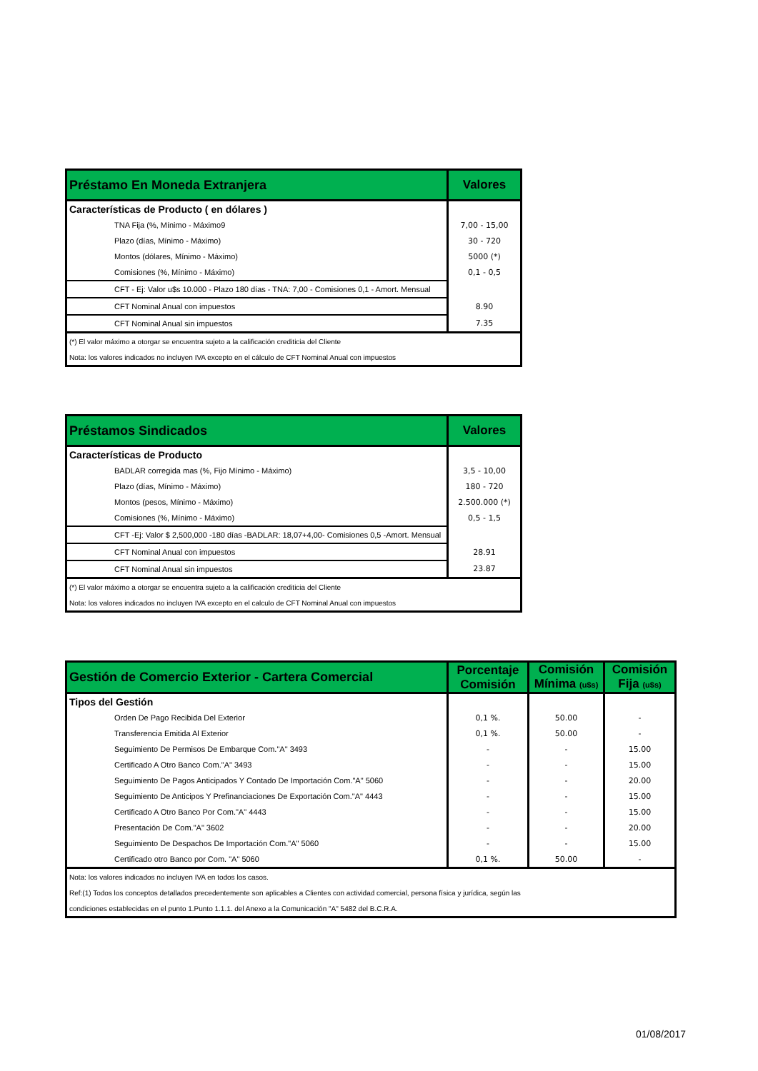| Préstamo En Moneda Extranjera | Valores |
| --- | --- |
| Características de Producto ( en dólares ) | |
| TNA Fija (%, Mínimo - Máximo9 | 7,00 - 15,00 |
| Plazo (días, Mínimo - Máximo) | 30 - 720 |
| Montos (dólares, Mínimo - Máximo) | 5000 (*) |
| Comisiones (%, Mínimo - Máximo) | 0,1 - 0,5 |
| CFT - Ej: Valor u$s 10.000 - Plazo 180 días - TNA: 7,00 - Comisiones 0,1 - Amort. Mensual | |
| CFT Nominal Anual con impuestos | 8.90 |
| CFT Nominal Anual sin impuestos | 7.35 |
| (*) El valor máximo a otorgar se encuentra sujeto a la calificación crediticia del Cliente | |
| Nota: los valores indicados no incluyen IVA excepto en el cálculo de CFT Nominal Anual con impuestos | |
| Préstamos Sindicados | Valores |
| --- | --- |
| Características de Producto | |
| BADLAR corregida mas (%, Fijo Mínimo - Máximo) | 3,5 - 10,00 |
| Plazo (días, Mínimo - Máximo) | 180 - 720 |
| Montos (pesos, Mínimo - Máximo) | 2.500.000 (*) |
| Comisiones (%, Mínimo - Máximo) | 0,5 - 1,5 |
| CFT -Ej: Valor $ 2,500,000 -180 días -BADLAR: 18,07+4,00- Comisiones 0,5 -Amort. Mensual | |
| CFT Nominal Anual con impuestos | 28.91 |
| CFT Nominal Anual sin impuestos | 23.87 |
| (*) El valor máximo a otorgar se encuentra sujeto a la calificación crediticia del Cliente | |
| Nota: los valores indicados no incluyen IVA excepto en el calculo de CFT Nominal Anual con impuestos | |
| Gestión de Comercio Exterior - Cartera Comercial | Porcentaje Comisión | Comisión Mínima (u$s) | Comisión Fija (u$s) |
| --- | --- | --- | --- |
| Tipos del Gestión | | | |
| Orden De Pago Recibida Del Exterior | 0,1 %. | 50.00 | - |
| Transferencia Emitida Al Exterior | 0,1 %. | 50.00 | - |
| Seguimiento De Permisos De Embarque Com."A" 3493 | - | - | 15.00 |
| Certificado A Otro Banco Com."A" 3493 | - | - | 15.00 |
| Seguimiento De Pagos Anticipados Y Contado De Importación Com."A" 5060 | - | - | 20.00 |
| Seguimiento De Anticipos Y Prefinanciaciones De Exportación Com."A" 4443 | - | - | 15.00 |
| Certificado A Otro Banco Por Com."A" 4443 | - | - | 15.00 |
| Presentación De Com."A" 3602 | - | - | 20.00 |
| Seguimiento De Despachos De Importación Com."A" 5060 | - | - | 15.00 |
| Certificado otro Banco por Com. "A" 5060 | 0,1 %. | 50.00 | - |
| Nota: los valores indicados no incluyen IVA en todos los casos. | | | |
| Ref:(1) Todos los conceptos detallados precedentemente son aplicables a Clientes con actividad comercial, persona física y jurídica, según las | | | |
| condiciones establecidas en el punto 1.Punto 1.1.1. del Anexo a la Comunicación "A" 5482 del B.C.R.A. | | | |
01/08/2017